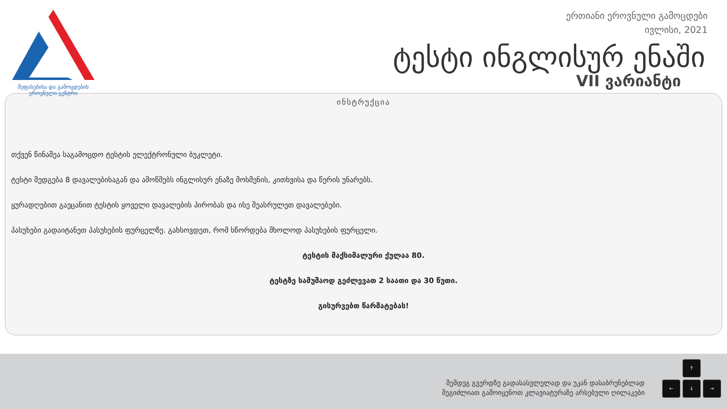შეფასებისა და გამოცდების
ეროვნული ცენტრი
ერთიანი ეროვნული გამოცდები
ივლისი, 2021
ტესტი ინგლისურ ენაში
VII ვარიანტი
ინსტრუქცია
თქვენ წინაშეა საგამოცდო ტესტის ელექტრონული ბუკლეტი.
ტესტი შედგება 8 დავალებისაგან და ამოწმებს ინგლისურ ენაზე მოსმენის, კითხვისა და წერის უნარებს.
ყურადღებით გაეცანით ტესტის ყოველი დავალების პირობას და ისე შეასრულეთ დავალებები.
პასუხები გადაიტანეთ პასუხების ფურცელზე. გახსოვდეთ, რომ სწორდება მხოლოდ პასუხების ფურცელი.
ტესტის მაქსიმალური ქულაა 80.
ტესტზე სამუშაოდ გეძლევათ 2 საათი და 30 წუთი.
გისურვებთ წარმატებას!
შემდეგ გვერდზე გადასასვლელად და უკან დასაბრუნებლად
შეგიძლიათ გამოიყენოთ კლავიატურაზე არსებული ღილაკები
↑
← ↓ →